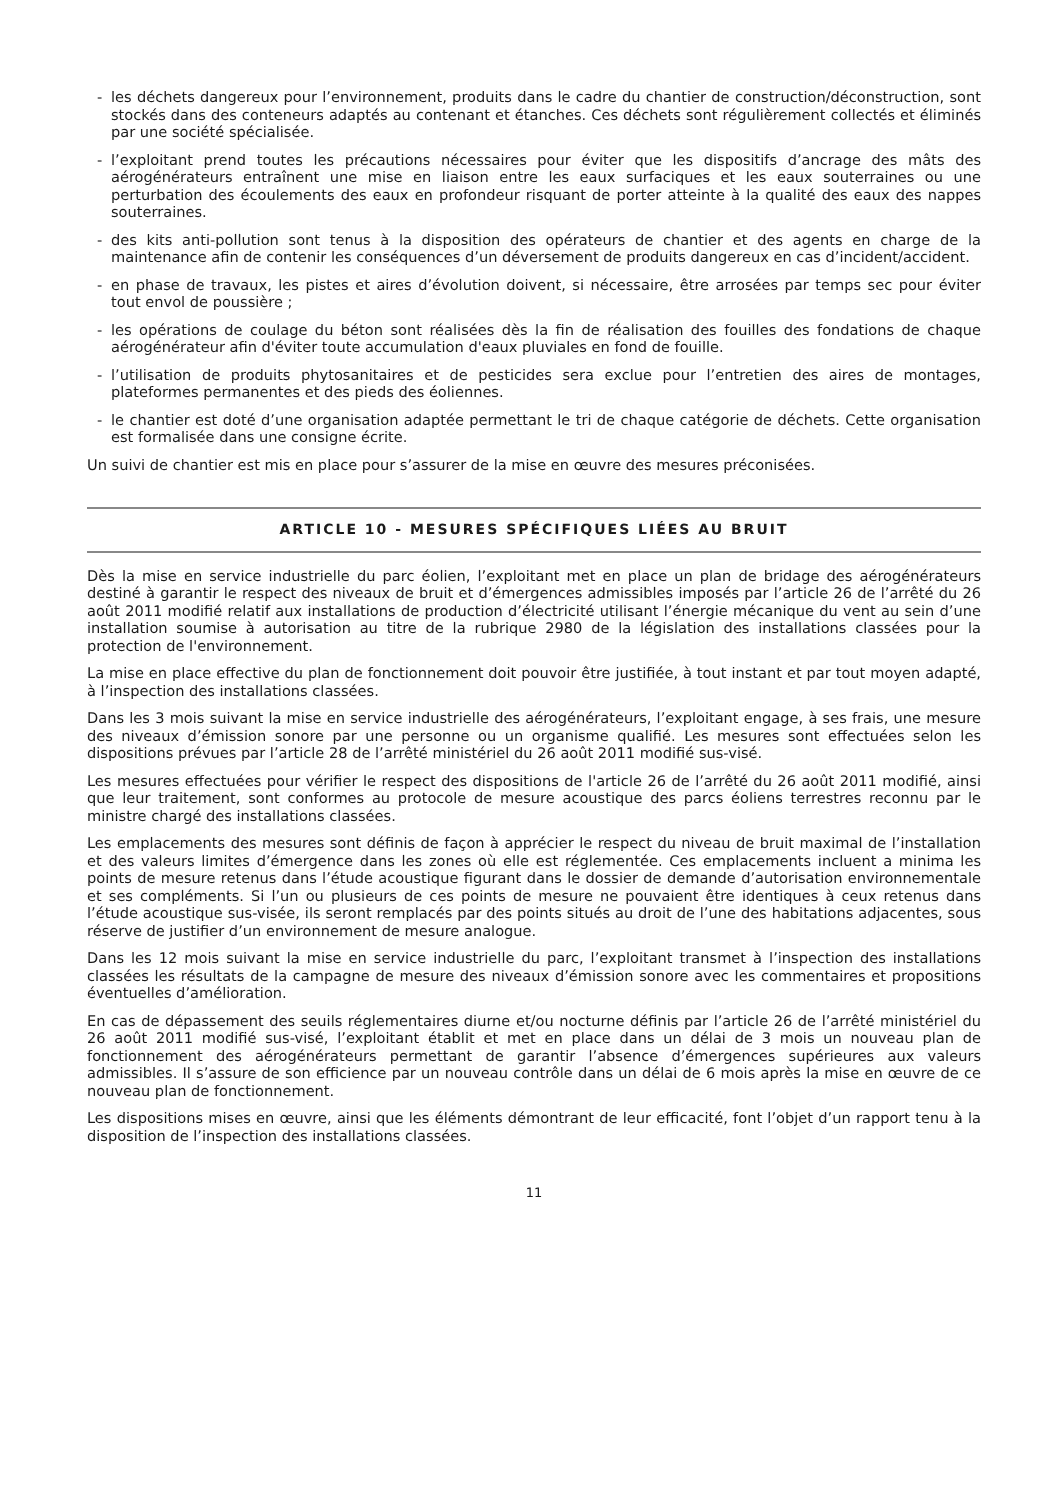- les déchets dangereux pour l’environnement, produits dans le cadre du chantier de construction/déconstruction, sont stockés dans des conteneurs adaptés au contenant et étanches. Ces déchets sont régulièrement collectés et éliminés par une société spécialisée.
- l’exploitant prend toutes les précautions nécessaires pour éviter que les dispositifs d’ancrage des mâts des aérogénérateurs entraînent une mise en liaison entre les eaux surfaciques et les eaux souterraines ou une perturbation des écoulements des eaux en profondeur risquant de porter atteinte à la qualité des eaux des nappes souterraines.
- des kits anti-pollution sont tenus à la disposition des opérateurs de chantier et des agents en charge de la maintenance afin de contenir les conséquences d’un déversement de produits dangereux en cas d’incident/accident.
- en phase de travaux, les pistes et aires d’évolution doivent, si nécessaire, être arrosées par temps sec pour éviter tout envol de poussière ;
- les opérations de coulage du béton sont réalisées dès la fin de réalisation des fouilles des fondations de chaque aérogénérateur afin d'éviter toute accumulation d'eaux pluviales en fond de fouille.
- l’utilisation de produits phytosanitaires et de pesticides sera exclue pour l’entretien des aires de montages, plateformes permanentes et des pieds des éoliennes.
- le chantier est doté d’une organisation adaptée permettant le tri de chaque catégorie de déchets. Cette organisation est formalisée dans une consigne écrite.
Un suivi de chantier est mis en place pour s’assurer de la mise en œuvre des mesures préconisées.
ARTICLE 10 - MESURES SPÉCIFIQUES LIÉES AU BRUIT
Dès la mise en service industrielle du parc éolien, l’exploitant met en place un plan de bridage des aérogénérateurs destiné à garantir le respect des niveaux de bruit et d’émergences admissibles imposés par l’article 26 de l’arrêté du 26 août 2011 modifié relatif aux installations de production d’électricité utilisant l’énergie mécanique du vent au sein d’une installation soumise à autorisation au titre de la rubrique 2980 de la législation des installations classées pour la protection de l'environnement.
La mise en place effective du plan de fonctionnement doit pouvoir être justifiée, à tout instant et par tout moyen adapté, à l’inspection des installations classées.
Dans les 3 mois suivant la mise en service industrielle des aérogénérateurs, l’exploitant engage, à ses frais, une mesure des niveaux d’émission sonore par une personne ou un organisme qualifié. Les mesures sont effectuées selon les dispositions prévues par l’article 28 de l’arrêté ministériel du 26 août 2011 modifié sus-visé.
Les mesures effectuées pour vérifier le respect des dispositions de l'article 26 de l’arrêté du 26 août 2011 modifié, ainsi que leur traitement, sont conformes au protocole de mesure acoustique des parcs éoliens terrestres reconnu par le ministre chargé des installations classées.
Les emplacements des mesures sont définis de façon à apprécier le respect du niveau de bruit maximal de l’installation et des valeurs limites d’émergence dans les zones où elle est réglementée. Ces emplacements incluent a minima les points de mesure retenus dans l’étude acoustique figurant dans le dossier de demande d’autorisation environnementale et ses compléments. Si l’un ou plusieurs de ces points de mesure ne pouvaient être identiques à ceux retenus dans l’étude acoustique sus-visée, ils seront remplacés par des points situés au droit de l’une des habitations adjacentes, sous réserve de justifier d’un environnement de mesure analogue.
Dans les 12 mois suivant la mise en service industrielle du parc, l’exploitant transmet à l’inspection des installations classées les résultats de la campagne de mesure des niveaux d’émission sonore avec les commentaires et propositions éventuelles d’amélioration.
En cas de dépassement des seuils réglementaires diurne et/ou nocturne définis par l’article 26 de l’arrêté ministériel du 26 août 2011 modifié sus-visé, l’exploitant établit et met en place dans un délai de 3 mois un nouveau plan de fonctionnement des aérogénérateurs permettant de garantir l’absence d’émergences supérieures aux valeurs admissibles. Il s’assure de son efficience par un nouveau contrôle dans un délai de 6 mois après la mise en œuvre de ce nouveau plan de fonctionnement.
Les dispositions mises en œuvre, ainsi que les éléments démontrant de leur efficacité, font l’objet d’un rapport tenu à la disposition de l’inspection des installations classées.
11